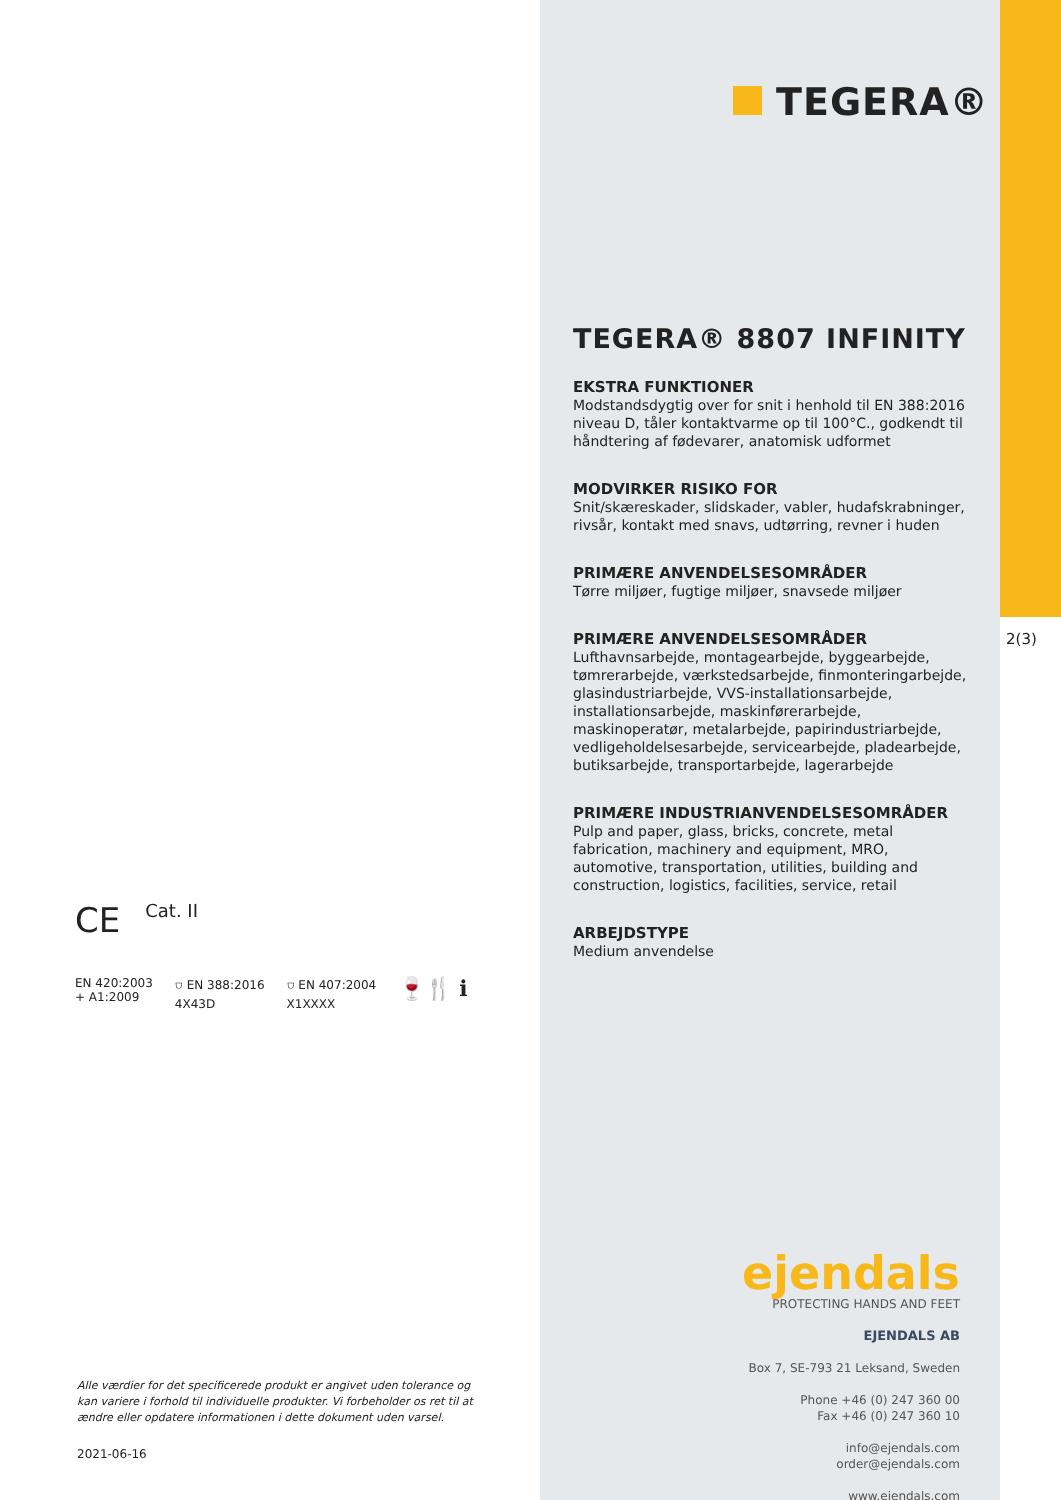TEGERA®
2(3)
TEGERA® 8807 INFINITY
EKSTRA FUNKTIONER
Modstandsdygtig over for snit i henhold til EN 388:2016 niveau D, tåler kontaktvarme op til 100°C., godkendt til håndtering af fødevarer, anatomisk udformet
MODVIRKER RISIKO FOR
Snit/skæreskader, slidskader, vabler, hudafskrabninger, rivsår, kontakt med snavs, udtørring, revner i huden
PRIMÆRE ANVENDELSESOMRÅDER
Tørre miljøer, fugtige miljøer, snavsede miljøer
PRIMÆRE ANVENDELSESOMRÅDER
Lufthavnsarbejde, montagearbejde, byggearbejde, tømrerarbejde, værkstedsarbejde, finmonteringarbejde, glasindustriarbejde, VVS-installationsarbejde, installationsarbejde, maskinførerarbejde, maskinoperatør, metalarbejde, papirindustriarbejde, vedligeholdelsesarbejde, servicearbejde, pladearbejde, butiksarbejde, transportarbejde, lagerarbejde
PRIMÆRE INDUSTRIANVENDELSESOMRÅDER
Pulp and paper, glass, bricks, concrete, metal fabrication, machinery and equipment, MRO, automotive, transportation, utilities, building and construction, logistics, facilities, service, retail
ARBEJDSTYPE
Medium anvendelse
CE Cat. II
EN 420:2003
+ A1:2009
⛉ EN 388:2016
4X43D
⛉ EN 407:2004
X1XXXX
🍷🍴 ℹ
Alle værdier for det specificerede produkt er angivet uden tolerance og kan variere i forhold til individuelle produkter. Vi forbeholder os ret til at ændre eller opdatere informationen i dette dokument uden varsel.
2021-06-16
ejendals
PROTECTING HANDS AND FEET
EJENDALS AB
Box 7, SE-793 21 Leksand, Sweden
Phone +46 (0) 247 360 00
Fax +46 (0) 247 360 10
info@ejendals.com
order@ejendals.com
www.ejendals.com